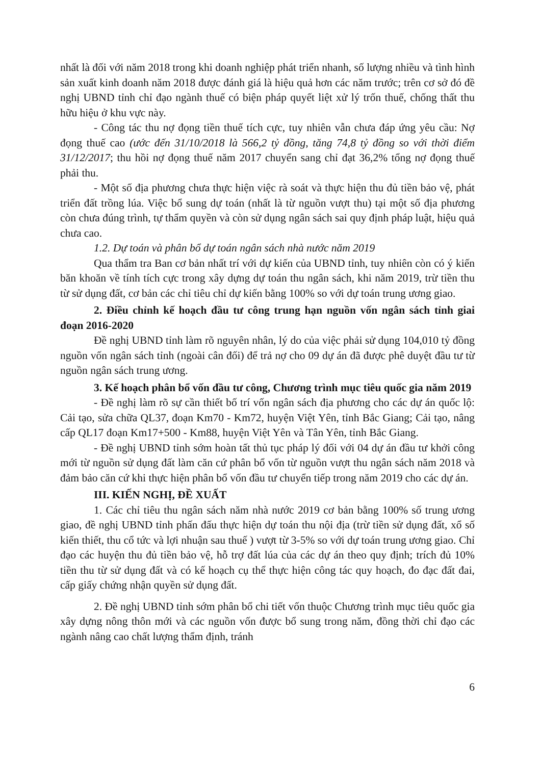nhất là đối với năm 2018 trong khi doanh nghiệp phát triển nhanh, số lượng nhiều và tình hình sản xuất kinh doanh năm 2018 được đánh giá là hiệu quả hơn các năm trước; trên cơ sở đó đề nghị UBND tỉnh chỉ đạo ngành thuế có biện pháp quyết liệt xử lý trốn thuế, chống thất thu hữu hiệu ở khu vực này.
- Công tác thu nợ đọng tiền thuế tích cực, tuy nhiên vẫn chưa đáp ứng yêu cầu: Nợ đọng thuế cao (ước đến 31/10/2018 là 566,2 tỷ đồng, tăng 74,8 tỷ đồng so với thời điểm 31/12/2017; thu hồi nợ đọng thuế năm 2017 chuyển sang chỉ đạt 36,2% tổng nợ đọng thuế phải thu.
- Một số địa phương chưa thực hiện việc rà soát và thực hiện thu đủ tiền bảo vệ, phát triển đất trồng lúa. Việc bổ sung dự toán (nhất là từ nguồn vượt thu) tại một số địa phương còn chưa đúng trình, tự thẩm quyền và còn sử dụng ngân sách sai quy định pháp luật, hiệu quả chưa cao.
1.2. Dự toán và phân bổ dự toán ngân sách nhà nước năm 2019
Qua thẩm tra Ban cơ bản nhất trí với dự kiến của UBND tỉnh, tuy nhiên còn có ý kiến băn khoăn về tính tích cực trong xây dựng dự toán thu ngân sách, khi năm 2019, trừ tiền thu từ sử dụng đất, cơ bản các chỉ tiêu chỉ dự kiến bằng 100% so với dự toán trung ương giao.
2. Điều chỉnh kế hoạch đầu tư công trung hạn nguồn vốn ngân sách tỉnh giai đoạn 2016-2020
Đề nghị UBND tỉnh làm rõ nguyên nhân, lý do của việc phải sử dụng 104,010 tỷ đồng nguồn vốn ngân sách tỉnh (ngoài cân đối) để trả nợ cho 09 dự án đã được phê duyệt đầu tư từ nguồn ngân sách trung ương.
3. Kế hoạch phân bổ vốn đầu tư công, Chương trình mục tiêu quốc gia năm 2019
- Đề nghị làm rõ sự cần thiết bố trí vốn ngân sách địa phương cho các dự án quốc lộ: Cải tạo, sửa chữa QL37, đoạn Km70 - Km72, huyện Việt Yên, tỉnh Bắc Giang; Cải tạo, nâng cấp QL17 đoạn Km17+500 - Km88, huyện Việt Yên và Tân Yên, tỉnh Bắc Giang.
- Đề nghị UBND tỉnh sớm hoàn tất thủ tục pháp lý đối với 04 dự án đầu tư khởi công mới từ nguồn sử dụng đất làm căn cứ phân bổ vốn từ nguồn vượt thu ngân sách năm 2018 và đảm bảo căn cứ khi thực hiện phân bổ vốn đầu tư chuyển tiếp trong năm 2019 cho các dự án.
III. KIẾN NGHỊ, ĐỀ XUẤT
1. Các chỉ tiêu thu ngân sách năm nhà nước 2019 cơ bản bằng 100% số trung ương giao, đề nghị UBND tỉnh phấn đấu thực hiện dự toán thu nội địa (trừ tiền sử dụng đất, xổ số kiến thiết, thu cổ tức và lợi nhuận sau thuế ) vượt từ 3-5% so với dự toán trung ương giao. Chỉ đạo các huyện thu đủ tiền bảo vệ, hỗ trợ đất lúa của các dự án theo quy định; trích đủ 10% tiền thu từ sử dụng đất và có kế hoạch cụ thể thực hiện công tác quy hoạch, đo đạc đất đai, cấp giấy chứng nhận quyền sử dụng đất.
2. Đề nghị UBND tỉnh sớm phân bổ chi tiết vốn thuộc Chương trình mục tiêu quốc gia xây dựng nông thôn mới và các nguồn vốn được bổ sung trong năm, đồng thời chỉ đạo các ngành nâng cao chất lượng thẩm định, tránh
6